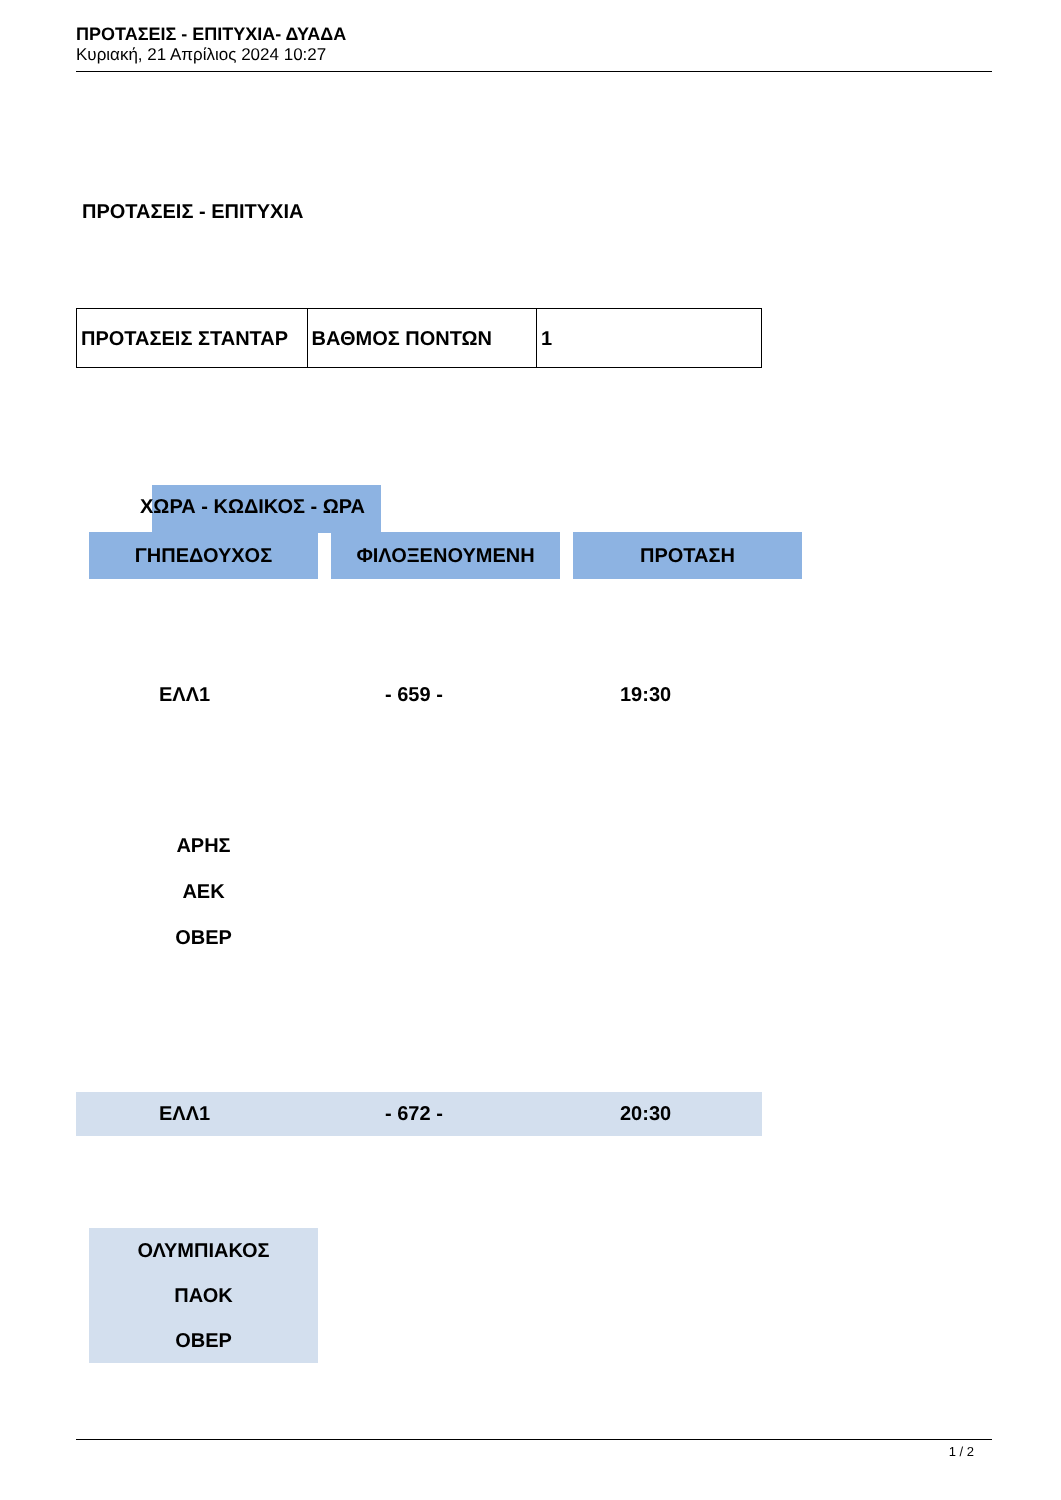ΠΡΟΤΑΣΕΙΣ - ΕΠΙΤΥΧΙΑ- ΔΥΑΔΑ
Κυριακή, 21 Απρίλιος 2024 10:27
ΠΡΟΤΑΣΕΙΣ - ΕΠΙΤΥΧΙΑ
| ΠΡΟΤΑΣΕΙΣ ΣΤΑΝΤΑΡ | ΒΑΘΜΟΣ ΠΟΝΤΩΝ | 1 |
ΧΩΡΑ - ΚΩΔΙΚΟΣ - ΩΡΑ
ΓΗΠΕΔΟΥΧΟΣ ΦΙΛΟΞΕΝΟΥΜΕΝΗ ΠΡΟΤΑΣΗ
ΕΛΛ1 - 659 - 19:30
ΑΡΗΣ
ΑΕΚ
ΟΒΕΡ
ΕΛΛ1 - 672 - 20:30
ΟΛΥΜΠΙΑΚΟΣ
ΠΑΟΚ
ΟΒΕΡ
1 / 2